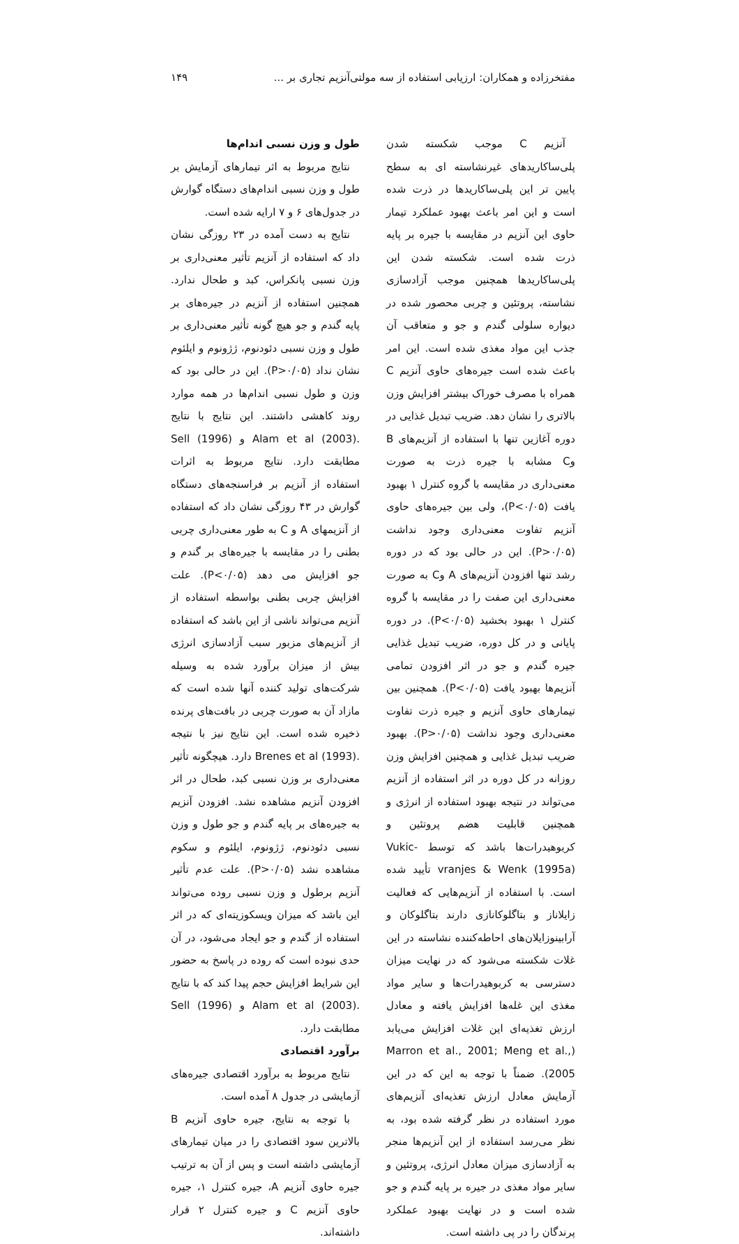مفتخرزاده و همکاران: ارزیابی استفاده از سه مولتی‌آنزیم تجاری بر ... ۱۴۹
آنزیم C موجب شکسته شدن پلی‌ساکاریدهای غیرنشاسته ای به سطح پایین تر این پلی‌ساکاریدها در ذرت شده است و این امر باعث بهبود عملکرد تیمار حاوی این آنزیم در مقایسه با جیره بر پایه ذرت شده است. شکسته شدن این پلی‌ساکاریدها همچنین موجب آزادسازی نشاسته، پروتئین و چربی محصور شده در دیواره سلولی گندم و جو و متعاقب آن جذب این مواد مغذی شده است. این امر باعث شده است جیره‌های حاوی آنزیم C همراه با مصرف خوراک بیشتر افزایش وزن بالاتری را نشان دهد. ضریب تبدیل غذایی در دوره آغازین تنها با استفاده از آنزیم‌های B وC مشابه با جیره ذرت به صورت معنی‌داری در مقایسه با گروه کنترل ۱ بهبود یافت (P<۰/۰۵)، ولی بین جیره‌های حاوی آنزیم تفاوت معنی‌داری وجود نداشت (P>۰/۰۵). این در حالی بود که در دوره رشد تنها افزودن آنزیم‌های A وC به صورت معنی‌داری این صفت را در مقایسه با گروه کنترل ۱ بهبود بخشید (P<۰/۰۵). در دوره پایانی و در کل دوره، ضریب تبدیل غذایی جیره گندم و جو در اثر افزودن تمامی آنزیم‌ها بهبود یافت (P<۰/۰۵). همچنین بین تیمارهای حاوی آنزیم و جیره ذرت تفاوت معنی‌داری وجود نداشت (P>۰/۰۵). بهبود ضریب تبدیل غذایی و همچنین افزایش وزن روزانه در کل دوره در اثر استفاده از آنزیم می‌تواند در نتیجه بهبود استفاده از انرژی و همچنین قابلیت هضم پروتئین و کربوهیدرات‌ها باشد که توسط Vukic-vranjes & Wenk (1995a) تأیید شده است. با استفاده از آنزیم‌هایی که فعالیت زایلاناز و بتاگلوکانازی دارند بتاگلوکان و آرابینوزایلان‌های احاطه‌کننده نشاسته در این غلات شکسته می‌شود که در نهایت میزان دسترسی به کربوهیدرات‌ها و سایر مواد مغذی این غله‌ها افزایش یافته و معادل ارزش تغذیه‌ای این غلات افزایش می‌یابد (Marron et al., 2001; Meng et al., 2005). ضمناً با توجه به این که در این آزمایش معادل ارزش تغذیه‌ای آنزیم‌های مورد استفاده در نظر گرفته شده بود، به نظر می‌رسد استفاده از این آنزیم‌ها منجر به آزادسازی میزان معادل انرژی، پروتئین و سایر مواد مغذی در جیره بر پایه گندم و جو شده است و در نهایت بهبود عملکرد پرندگان را در پی داشته است.
طول و وزن نسبی اندام‌ها
نتایج مربوط به اثر تیمارهای آزمایش بر طول و وزن نسبی اندام‌های دستگاه گوارش در جدول‌های ۶ و ۷ ارایه شده است.
نتایج به دست آمده در ۲۳ روزگی نشان داد که استفاده از آنزیم تأثیر معنی‌داری بر وزن نسبی پانکراس، کبد و طحال ندارد. همچنین استفاده از آنزیم در جیره‌های بر پایه گندم و جو هیچ گونه تأثیر معنی‌داری بر طول و وزن نسبی دئودنوم، ژژونوم و ایلئوم نشان نداد (P>۰/۰۵). این در حالی بود که وزن و طول نسبی اندام‌ها در همه موارد روند کاهشی داشتند. این نتایج با نتایج .Alam et al (2003) و Sell (1996) مطابقت دارد. نتایج مربوط به اثرات استفاده از آنزیم بر فراسنجه‌های دستگاه گوارش در ۴۳ روزگی نشان داد که استفاده از آنزیمهای A و C به طور معنی‌داری چربی بطنی را در مقایسه با جیره‌های بر گندم و جو افزایش می دهد (P<۰/۰۵). علت افزایش چربی بطنی بواسطه استفاده از آنزیم می‌تواند ناشی از این باشد که استفاده از آنزیم‌های مزبور سبب آزادسازی انرژی بیش از میزان برآورد شده به وسیله شرکت‌های تولید کننده آنها شده است که مازاد آن به صورت چربی در بافت‌های پرنده ذخیره شده است. این نتایج نیز با نتیجه .Brenes et al (1993) دارد. هیچگونه تأثیر معنی‌داری بر وزن نسبی کبد، طحال در اثر افزودن آنزیم مشاهده نشد. افزودن آنزیم به جیره‌های بر پایه گندم و جو طول و وزن نسبی دئودنوم، ژژونوم، ایلئوم و سکوم مشاهده نشد (P>۰/۰۵). علت عدم تأثیر آنزیم برطول و وزن نسبی روده می‌تواند این باشد که میزان ویسکوزیته‌ای که در اثر استفاده از گندم و جو ایجاد می‌شود، در آن حدی نبوده است که روده در پاسخ به حضور این شرایط افزایش حجم پیدا کند که با نتایج .Alam et al (2003) و Sell (1996) مطابقت دارد.
برآورد اقتصادی
نتایج مربوط به برآورد اقتصادی جیره‌های آزمایشی در جدول ۸ آمده است.
با توجه به نتایج، جیره حاوی آنزیم B بالاترین سود اقتصادی را در میان تیمارهای آزمایشی داشته است و پس از آن به ترتیب جیره حاوی آنزیم A، جیره کنترل ۱، جیره حاوی آنزیم C و جیره کنترل ۲ قرار داشته‌اند.